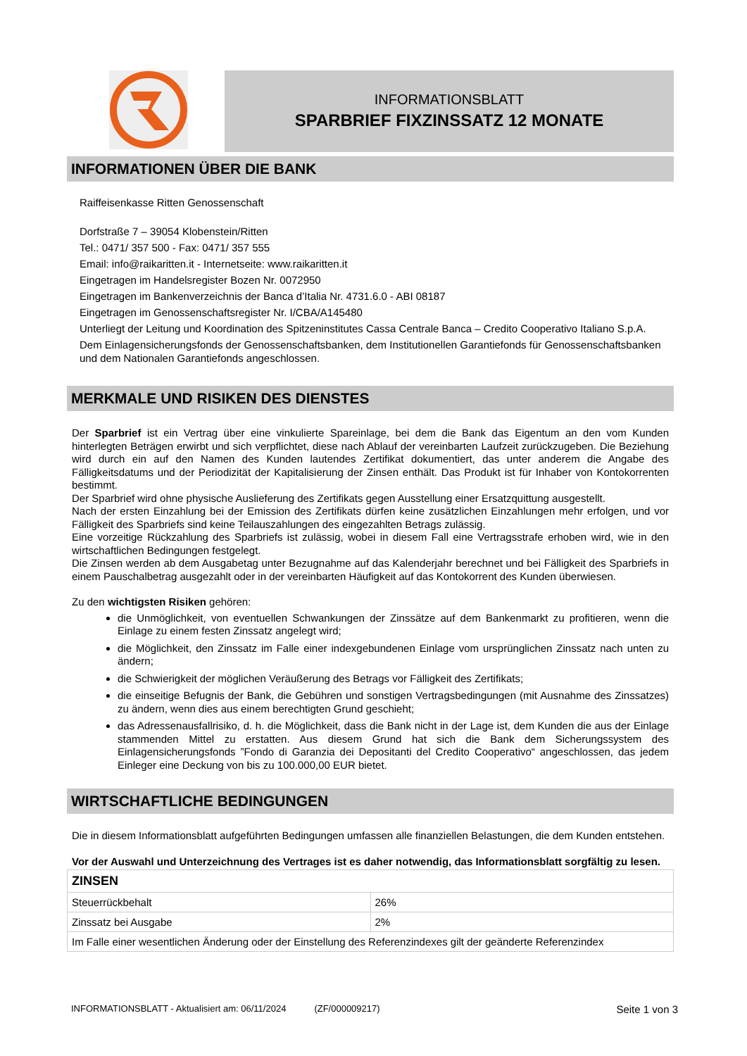INFORMATIONSBLATT
SPARBRIEF FIXZINSSATZ 12 MONATE
INFORMATIONEN ÜBER DIE BANK
Raiffeisenkasse Ritten Genossenschaft
Dorfstraße 7 – 39054 Klobenstein/Ritten
Tel.: 0471/ 357 500 - Fax: 0471/ 357 555
Email: info@raikaritten.it - Internetseite: www.raikaritten.it
Eingetragen im Handelsregister Bozen Nr. 0072950
Eingetragen im Bankenverzeichnis der Banca d’Italia Nr. 4731.6.0 - ABI 08187
Eingetragen im Genossenschaftsregister Nr. I/CBA/A145480
Unterliegt der Leitung und Koordination des Spitzeninstitutes Cassa Centrale Banca – Credito Cooperativo Italiano S.p.A.
Dem Einlagensicherungsfonds der Genossenschaftsbanken, dem Institutionellen Garantiefonds für Genossenschaftsbanken und dem Nationalen Garantiefonds angeschlossen.
MERKMALE UND RISIKEN DES DIENSTES
Der Sparbrief ist ein Vertrag über eine vinkulierte Spareinlage, bei dem die Bank das Eigentum an den vom Kunden hinterlegten Beträgen erwirbt und sich verpflichtet, diese nach Ablauf der vereinbarten Laufzeit zurückzugeben. Die Beziehung wird durch ein auf den Namen des Kunden lautendes Zertifikat dokumentiert, das unter anderem die Angabe des Fälligkeitsdatums und der Periodizität der Kapitalisierung der Zinsen enthält. Das Produkt ist für Inhaber von Kontokorrenten bestimmt.
Der Sparbrief wird ohne physische Auslieferung des Zertifikats gegen Ausstellung einer Ersatzquittung ausgestellt.
Nach der ersten Einzahlung bei der Emission des Zertifikats dürfen keine zusätzlichen Einzahlungen mehr erfolgen, und vor Fälligkeit des Sparbriefs sind keine Teilauszahlungen des eingezahlten Betrags zulässig.
Eine vorzeitige Rückzahlung des Sparbriefs ist zulässig, wobei in diesem Fall eine Vertragsstrafe erhoben wird, wie in den wirtschaftlichen Bedingungen festgelegt.
Die Zinsen werden ab dem Ausgabetag unter Bezugnahme auf das Kalenderjahr berechnet und bei Fälligkeit des Sparbriefs in einem Pauschalbetrag ausgezahlt oder in der vereinbarten Häufigkeit auf das Kontokorrent des Kunden überwiesen.
Zu den wichtigsten Risiken gehören:
die Unmöglichkeit, von eventuellen Schwankungen der Zinssätze auf dem Bankenmarkt zu profitieren, wenn die Einlage zu einem festen Zinssatz angelegt wird;
die Möglichkeit, den Zinssatz im Falle einer indexgebundenen Einlage vom ursprünglichen Zinssatz nach unten zu ändern;
die Schwierigkeit der möglichen Veräußerung des Betrags vor Fälligkeit des Zertifikats;
die einseitige Befugnis der Bank, die Gebühren und sonstigen Vertragsbedingungen (mit Ausnahme des Zinssatzes) zu ändern, wenn dies aus einem berechtigten Grund geschieht;
das Adressenausfallrisiko, d. h. die Möglichkeit, dass die Bank nicht in der Lage ist, dem Kunden die aus der Einlage stammenden Mittel zu erstatten. Aus diesem Grund hat sich die Bank dem Sicherungssystem des Einlagensicherungsfonds ”Fondo di Garanzia dei Depositanti del Credito Cooperativo“ angeschlossen, das jedem Einleger eine Deckung von bis zu 100.000,00 EUR bietet.
WIRTSCHAFTLICHE BEDINGUNGEN
Die in diesem Informationsblatt aufgeführten Bedingungen umfassen alle finanziellen Belastungen, die dem Kunden entstehen.
Vor der Auswahl und Unterzeichnung des Vertrages ist es daher notwendig, das Informationsblatt sorgfältig zu lesen.
| ZINSEN | |
| --- | --- |
| Steuerrückbehalt | 26% |
| Zinssatz bei Ausgabe | 2% |
| Im Falle einer wesentlichen Änderung oder der Einstellung des Referenzindexes gilt der geänderte Referenzindex | |
INFORMATIONSBLATT - Aktualisiert am: 06/11/2024 (ZF/000009217) Seite 1 von 3